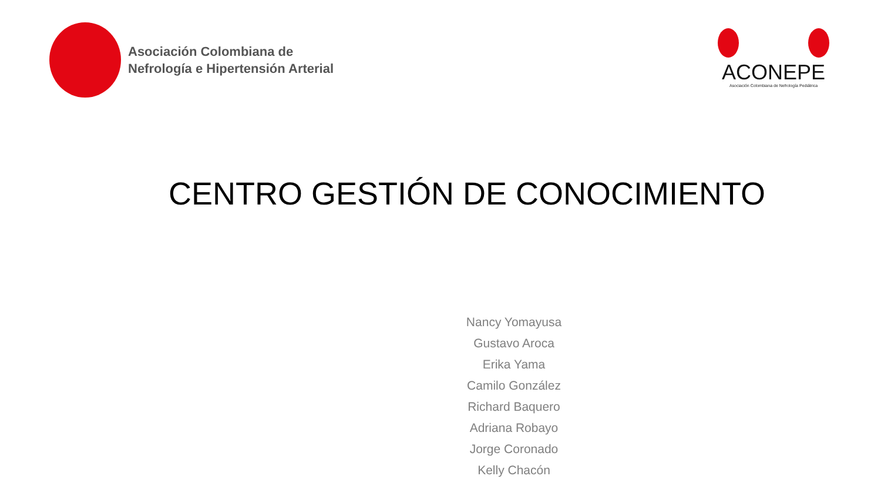Asociación Colombiana de
Nefrología e Hipertensión Arterial
ACONEPE
Asociación Colombiana de Nefrología Pediátrica
CENTRO GESTIÓN DE CONOCIMIENTO
Nancy Yomayusa
Gustavo Aroca
Erika Yama
Camilo González
Richard Baquero
Adriana Robayo
Jorge Coronado
Kelly Chacón